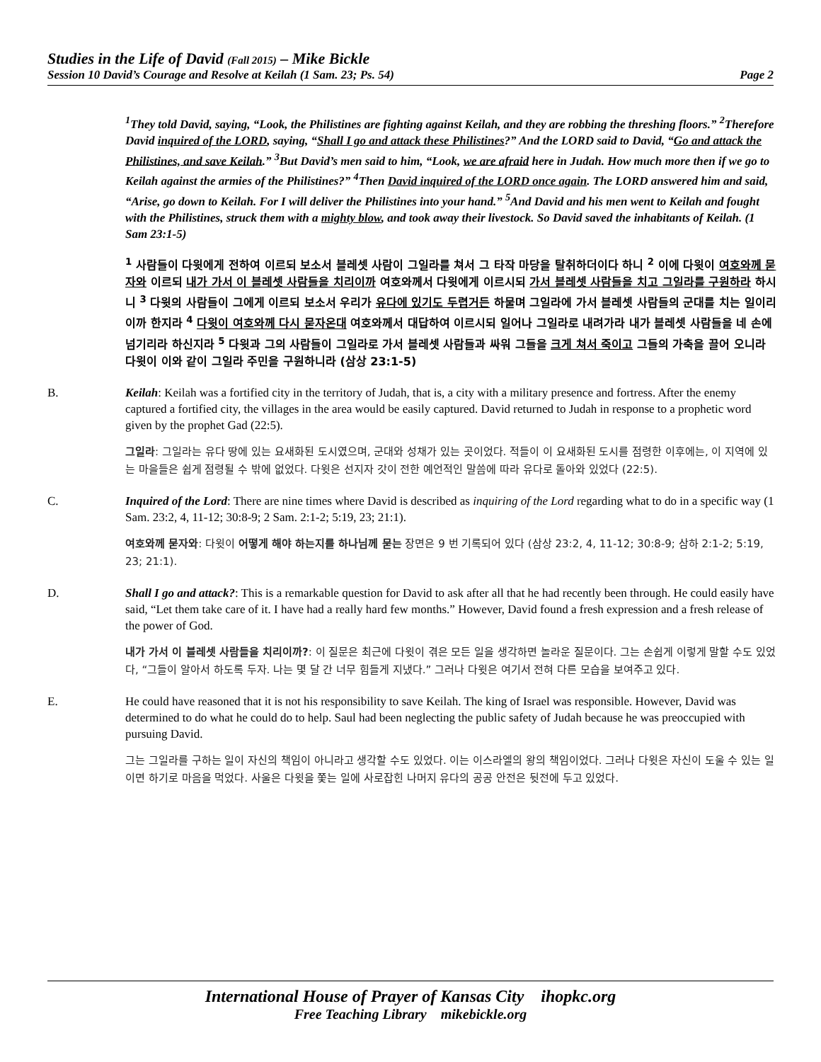Studies in the Life of David (Fall 2015) – Mike Bickle
Session 10 David’s Courage and Resolve at Keilah (1 Sam. 23; Ps. 54) Page 2
<sup>1</sup> They told David, saying, “Look, the Philistines are fighting against Keilah, and they are robbing the threshing floors.” <sup>2</sup>Therefore David inquired of the LORD, saying, “Shall I go and attack these Philistines?” And the LORD said to David, “Go and attack the Philistines, and save Keilah.” <sup>3</sup>But David’s men said to him, “Look, we are afraid here in Judah. How much more then if we go to Keilah against the armies of the Philistines?” <sup>4</sup>Then David inquired of the LORD once again. The LORD answered him and said, “Arise, go down to Keilah. For I will deliver the Philistines into your hand.” <sup>5</sup>And David and his men went to Keilah and fought with the Philistines, struck them with a mighty blow, and took away their livestock. So David saved the inhabitants of Keilah. (1 Sam 23:1-5)
<sup>1</sup> 사람들이 다윗에게 전하여 이르되 보소서 블레셋 사람이 그일라를 쳐서 그 타작 마당을 탈취하더이다 하니 <sup>2</sup> 이에 다윗이 여호와께 묻자와 이르되 내가 가서 이 블레셋 사람들을 치리이까 여호와께서 다윗에게 이르시되 가서 블레셋 사람들을 치고 그일라를 구원하라 하시니 <sup>3</sup> 다윗의 사람들이 그에게 이르되 보소서 우리가 유다에 있기도 두렵거든 하물며 그일라에 가서 블레셋 사람들의 군대를 치는 일이리이까 한지라 <sup>4</sup> 다윗이 여호와께 다시 묻자온대 여호와께서 대답하여 이르시되 일어나 그일라로 내려가라 내가 블레셋 사람들을 네 손에 넘기리라 하신지라 <sup>5</sup> 다윗과 그의 사람들이 그일라로 가서 블레셋 사람들과 싸워 그들을 크게 쳐서 죽이고 그들의 가축을 끌어 오니라 다윗이 이와 같이 그일라 주민을 구원하니라 (삼상 23:1-5)
B. Keilah: Keilah was a fortified city in the territory of Judah, that is, a city with a military presence and fortress. After the enemy captured a fortified city, the villages in the area would be easily captured. David returned to Judah in response to a prophetic word given by the prophet Gad (22:5).
그일라: 그일라는 유다 땅에 있는 요새화된 도시였으며, 군대와 성채가 있는 곳이었다. 적들이 이 요새화된 도시를 점령한 이후에는, 이 지역에 있는 마을들은 쉽게 점령될 수 밖에 없었다. 다윗은 선지자 갓이 전한 예언적인 말씀에 따라 유다로 돌아와 있었다 (22:5).
C. Inquired of the Lord: There are nine times where David is described as inquiring of the Lord regarding what to do in a specific way (1 Sam. 23:2, 4, 11-12; 30:8-9; 2 Sam. 2:1-2; 5:19, 23; 21:1).
여호와께 묻자와: 다윗이 어떻게 해야 하는지를 하나님께 묻는 장면은 9 번 기록되어 있다 (삼상 23:2, 4, 11-12; 30:8-9; 삼하 2:1-2; 5:19, 23; 21:1).
D. Shall I go and attack?: This is a remarkable question for David to ask after all that he had recently been through. He could easily have said, “Let them take care of it. I have had a really hard few months.” However, David found a fresh expression and a fresh release of the power of God.
내가 가서 이 블레셋 사람들을 치리이까?: 이 질문은 최근에 다윗이 겪은 모든 일을 생각하면 놀라운 질문이다. 그는 손쉽게 이렇게 말할 수도 있었다, “그들이 알아서 하도록 두자. 나는 몇 달 간 너무 힘들게 지냈다.” 그러나 다윗은 여기서 전혀 다른 모습을 보여주고 있다.
E. He could have reasoned that it is not his responsibility to save Keilah. The king of Israel was responsible. However, David was determined to do what he could do to help. Saul had been neglecting the public safety of Judah because he was preoccupied with pursuing David.
그는 그일라를 구하는 일이 자신의 책임이 아니라고 생각할 수도 있었다. 이는 이스라엘의 왕의 책임이었다. 그러나 다윗은 자신이 도울 수 있는 일이면 하기로 마음을 먹었다. 사울은 다윗을 쫓는 일에 사로잡힌 나머지 유다의 공공 안전은 뒷전에 두고 있었다.
International House of Prayer of Kansas City ihopkc.org
Free Teaching Library mikebickle.org